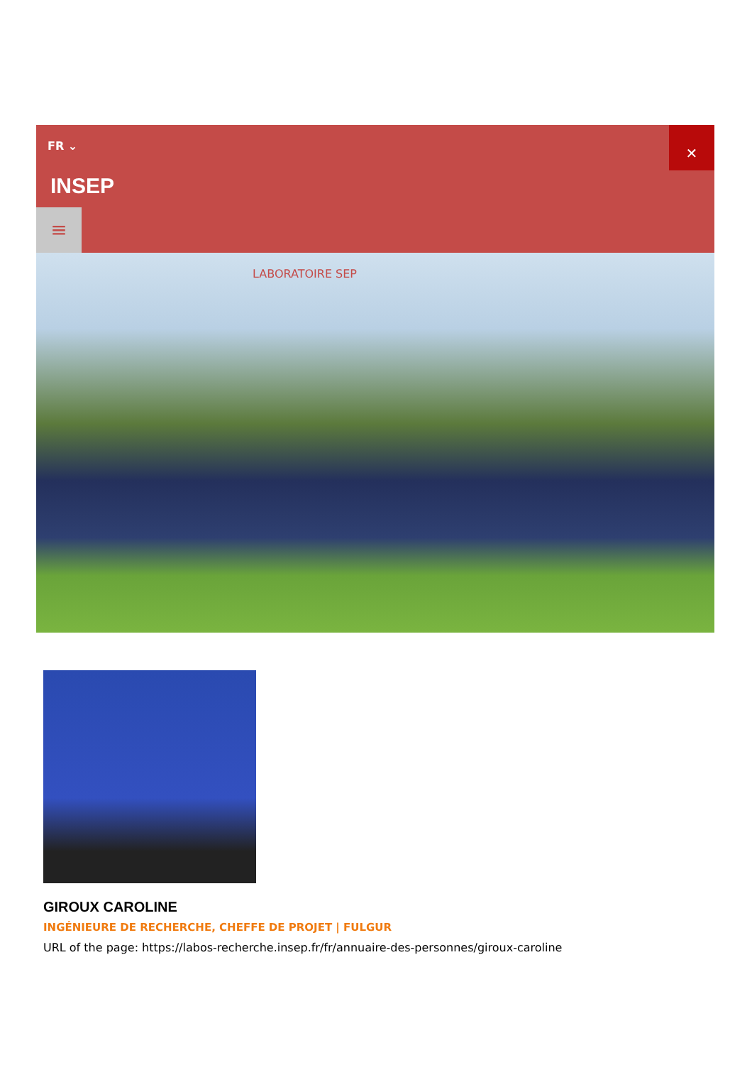FR ⌄
✕
INSEP
≡
LABORATOIRE SEP
GIROUX CAROLINE
INGÉNIEURE DE RECHERCHE, CHEFFE DE PROJET | FULGUR
URL of the page: https://labos-recherche.insep.fr/fr/annuaire-des-personnes/giroux-caroline